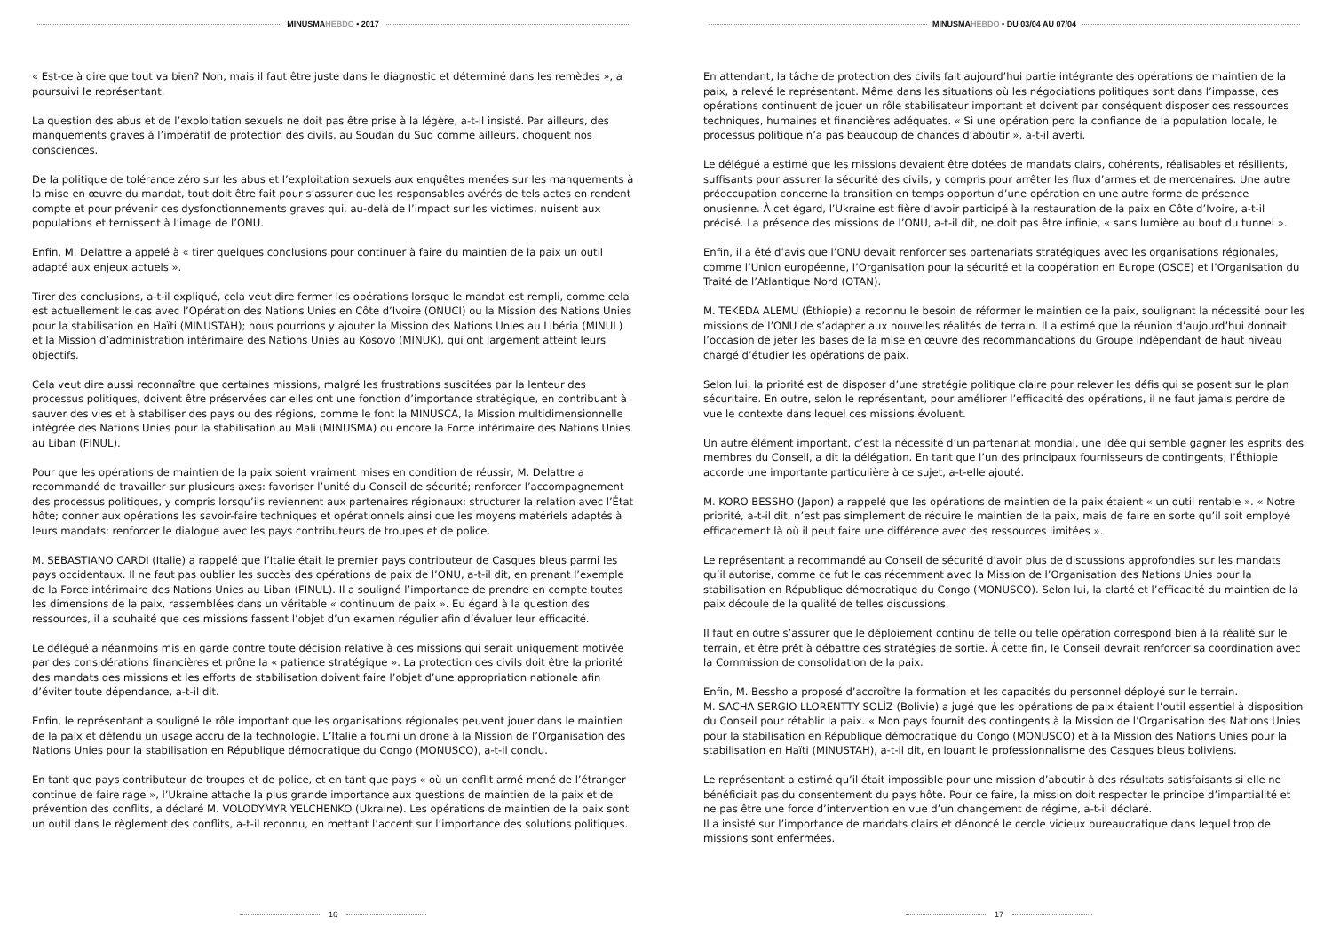MINUSMA HEBDO • 2017
« Est-ce à dire que tout va bien? Non, mais il faut être juste dans le diagnostic et déterminé dans les remèdes », a poursuivi le représentant.
La question des abus et de l’exploitation sexuels ne doit pas être prise à la légère, a-t-il insisté. Par ailleurs, des manquements graves à l’impératif de protection des civils, au Soudan du Sud comme ailleurs, choquent nos consciences.
De la politique de tolérance zéro sur les abus et l’exploitation sexuels aux enquêtes menées sur les manquements à la mise en œuvre du mandat, tout doit être fait pour s’assurer que les responsables avérés de tels actes en rendent compte et pour prévenir ces dysfonctionnements graves qui, au-delà de l’impact sur les victimes, nuisent aux populations et ternissent à l’image de l’ONU.
Enfin, M. Delattre a appelé à « tirer quelques conclusions pour continuer à faire du maintien de la paix un outil adapté aux enjeux actuels ».
Tirer des conclusions, a-t-il expliqué, cela veut dire fermer les opérations lorsque le mandat est rempli, comme cela est actuellement le cas avec l’Opération des Nations Unies en Côte d’Ivoire (ONUCI) ou la Mission des Nations Unies pour la stabilisation en Haïti (MINUSTAH); nous pourrions y ajouter la Mission des Nations Unies au Libéria (MINUL) et la Mission d’administration intérimaire des Nations Unies au Kosovo (MINUK), qui ont largement atteint leurs objectifs.
Cela veut dire aussi reconnaître que certaines missions, malgré les frustrations suscitées par la lenteur des processus politiques, doivent être préservées car elles ont une fonction d’importance stratégique, en contribuant à sauver des vies et à stabiliser des pays ou des régions, comme le font la MINUSCA, la Mission multidimensionnelle intégrée des Nations Unies pour la stabilisation au Mali (MINUSMA) ou encore la Force intérimaire des Nations Unies au Liban (FINUL).
Pour que les opérations de maintien de la paix soient vraiment mises en condition de réussir, M. Delattre a recommandé de travailler sur plusieurs axes: favoriser l’unité du Conseil de sécurité; renforcer l’accompagnement des processus politiques, y compris lorsqu’ils reviennent aux partenaires régionaux; structurer la relation avec l’État hôte; donner aux opérations les savoir-faire techniques et opérationnels ainsi que les moyens matériels adaptés à leurs mandats; renforcer le dialogue avec les pays contributeurs de troupes et de police.
M. SEBASTIANO CARDI (Italie) a rappelé que l’Italie était le premier pays contributeur de Casques bleus parmi les pays occidentaux. Il ne faut pas oublier les succès des opérations de paix de l’ONU, a-t-il dit, en prenant l’exemple de la Force intérimaire des Nations Unies au Liban (FINUL). Il a souligné l’importance de prendre en compte toutes les dimensions de la paix, rassemblées dans un véritable « continuum de paix ». Eu égard à la question des ressources, il a souhaité que ces missions fassent l’objet d’un examen régulier afin d’évaluer leur efficacité.
Le délégué a néanmoins mis en garde contre toute décision relative à ces missions qui serait uniquement motivée par des considérations financières et prône la « patience stratégique ». La protection des civils doit être la priorité des mandats des missions et les efforts de stabilisation doivent faire l’objet d’une appropriation nationale afin d’éviter toute dépendance, a-t-il dit.
Enfin, le représentant a souligné le rôle important que les organisations régionales peuvent jouer dans le maintien de la paix et défendu un usage accru de la technologie. L’Italie a fourni un drone à la Mission de l’Organisation des Nations Unies pour la stabilisation en République démocratique du Congo (MONUSCO), a-t-il conclu.
En tant que pays contributeur de troupes et de police, et en tant que pays « où un conflit armé mené de l’étranger continue de faire rage », l’Ukraine attache la plus grande importance aux questions de maintien de la paix et de prévention des conflits, a déclaré M. VOLODYMYR YELCHENKO (Ukraine). Les opérations de maintien de la paix sont un outil dans le règlement des conflits, a-t-il reconnu, en mettant l’accent sur l’importance des solutions politiques.
16
MINUSMA HEBDO • DU 03/04 AU 07/04
En attendant, la tâche de protection des civils fait aujourd’hui partie intégrante des opérations de maintien de la paix, a relevé le représentant. Même dans les situations où les négociations politiques sont dans l’impasse, ces opérations continuent de jouer un rôle stabilisateur important et doivent par conséquent disposer des ressources techniques, humaines et financières adéquates. « Si une opération perd la confiance de la population locale, le processus politique n’a pas beaucoup de chances d’aboutir », a-t-il averti.
Le délégué a estimé que les missions devaient être dotées de mandats clairs, cohérents, réalisables et résilients, suffisants pour assurer la sécurité des civils, y compris pour arrêter les flux d’armes et de mercenaires. Une autre préoccupation concerne la transition en temps opportun d’une opération en une autre forme de présence onusienne. À cet égard, l’Ukraine est fière d’avoir participé à la restauration de la paix en Côte d’Ivoire, a-t-il précisé. La présence des missions de l’ONU, a-t-il dit, ne doit pas être infinie, « sans lumière au bout du tunnel ».
Enfin, il a été d’avis que l’ONU devait renforcer ses partenariats stratégiques avec les organisations régionales, comme l’Union européenne, l’Organisation pour la sécurité et la coopération en Europe (OSCE) et l’Organisation du Traité de l’Atlantique Nord (OTAN).
M. TEKEDA ALEMU (Éthiopie) a reconnu le besoin de réformer le maintien de la paix, soulignant la nécessité pour les missions de l’ONU de s’adapter aux nouvelles réalités de terrain. Il a estimé que la réunion d’aujourd’hui donnait l’occasion de jeter les bases de la mise en œuvre des recommandations du Groupe indépendant de haut niveau chargé d’étudier les opérations de paix.
Selon lui, la priorité est de disposer d’une stratégie politique claire pour relever les défis qui se posent sur le plan sécuritaire. En outre, selon le représentant, pour améliorer l’efficacité des opérations, il ne faut jamais perdre de vue le contexte dans lequel ces missions évoluent.
Un autre élément important, c’est la nécessité d’un partenariat mondial, une idée qui semble gagner les esprits des membres du Conseil, a dit la délégation. En tant que l’un des principaux fournisseurs de contingents, l’Éthiopie accorde une importante particulière à ce sujet, a-t-elle ajouté.
M. KORO BESSHO (Japon) a rappelé que les opérations de maintien de la paix étaient « un outil rentable ». « Notre priorité, a-t-il dit, n’est pas simplement de réduire le maintien de la paix, mais de faire en sorte qu’il soit employé efficacement là où il peut faire une différence avec des ressources limitées ».
Le représentant a recommandé au Conseil de sécurité d’avoir plus de discussions approfondies sur les mandats qu’il autorise, comme ce fut le cas récemment avec la Mission de l’Organisation des Nations Unies pour la stabilisation en République démocratique du Congo (MONUSCO). Selon lui, la clarté et l’efficacité du maintien de la paix découle de la qualité de telles discussions.
Il faut en outre s’assurer que le déploiement continu de telle ou telle opération correspond bien à la réalité sur le terrain, et être prêt à débattre des stratégies de sortie. À cette fin, le Conseil devrait renforcer sa coordination avec la Commission de consolidation de la paix.
Enfin, M. Bessho a proposé d’accroître la formation et les capacités du personnel déployé sur le terrain.
M. SACHA SERGIO LLORENTTY SOLÍZ (Bolivie) a jugé que les opérations de paix étaient l’outil essentiel à disposition du Conseil pour rétablir la paix. « Mon pays fournit des contingents à la Mission de l’Organisation des Nations Unies pour la stabilisation en République démocratique du Congo (MONUSCO) et à la Mission des Nations Unies pour la stabilisation en Haïti (MINUSTAH), a-t-il dit, en louant le professionnalisme des Casques bleus boliviens.
Le représentant a estimé qu’il était impossible pour une mission d’aboutir à des résultats satisfaisants si elle ne bénéficiait pas du consentement du pays hôte. Pour ce faire, la mission doit respecter le principe d’impartialité et ne pas être une force d’intervention en vue d’un changement de régime, a-t-il déclaré.
Il a insisté sur l’importance de mandats clairs et dénoncé le cercle vicieux bureaucratique dans lequel trop de missions sont enfermées.
17